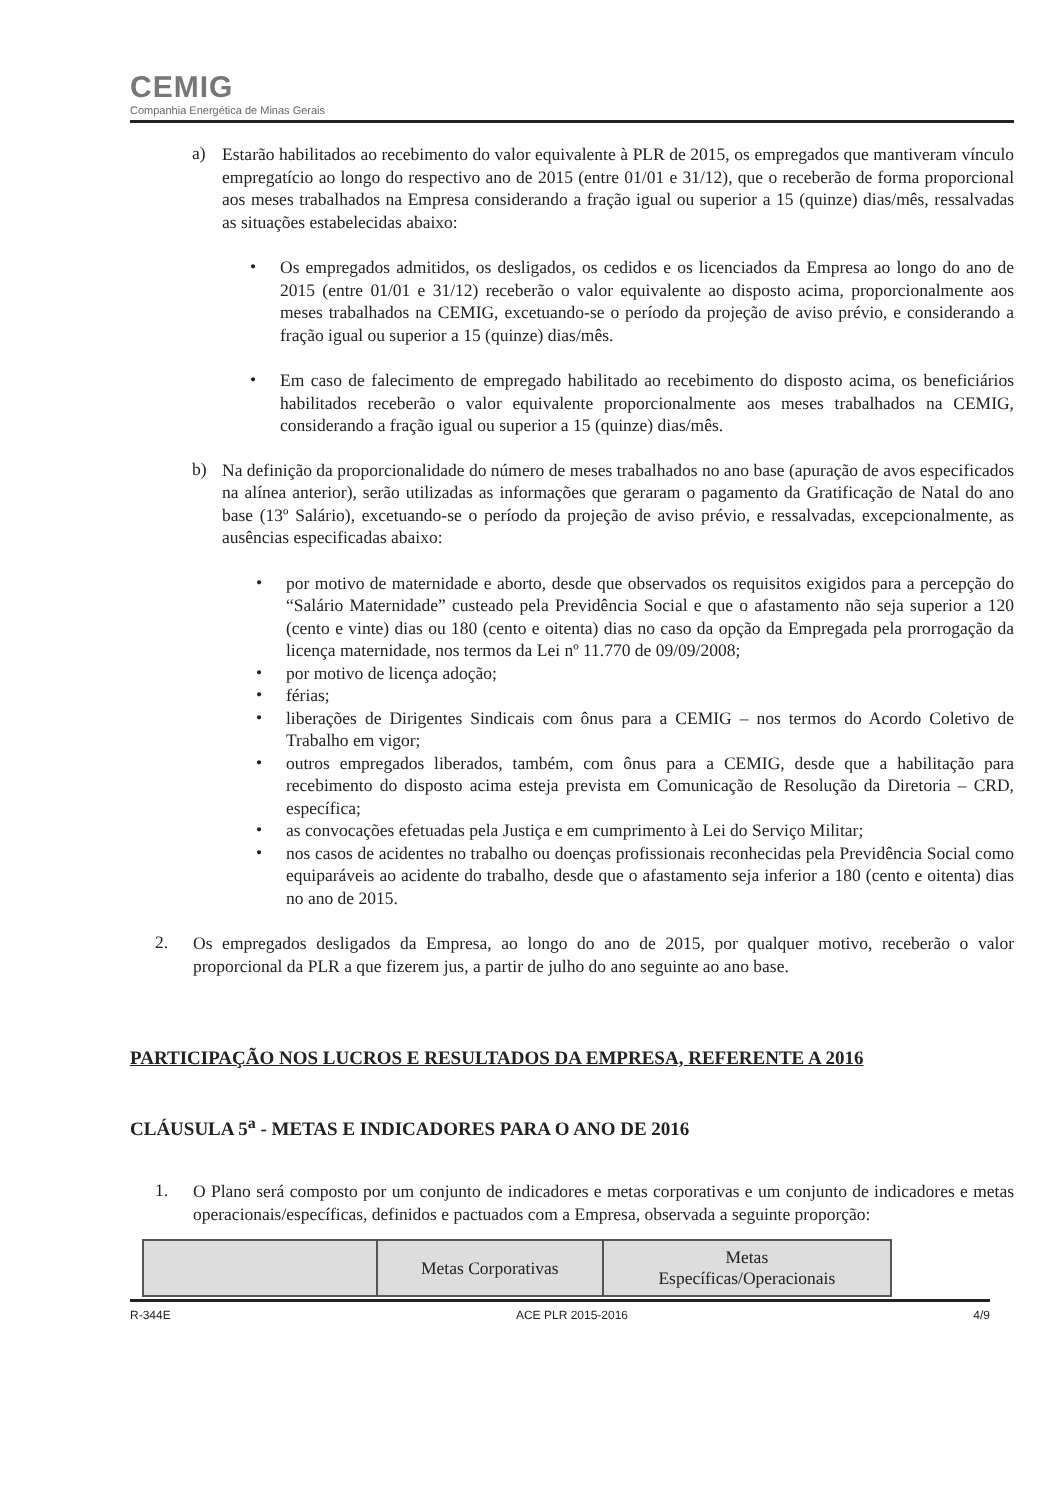CEMIG
Companhia Energética de Minas Gerais
a)
Estarão habilitados ao recebimento do valor equivalente à PLR de 2015, os empregados que mantiveram vínculo empregatício ao longo do respectivo ano de 2015 (entre 01/01 e 31/12), que o receberão de forma proporcional aos meses trabalhados na Empresa considerando a fração igual ou superior a 15 (quinze) dias/mês, ressalvadas as situações estabelecidas abaixo:
•
Os empregados admitidos, os desligados, os cedidos e os licenciados da Empresa ao longo do ano de 2015 (entre 01/01 e 31/12) receberão o valor equivalente ao disposto acima, proporcionalmente aos meses trabalhados na CEMIG, excetuando-se o período da projeção de aviso prévio, e considerando a fração igual ou superior a 15 (quinze) dias/mês.
•
Em caso de falecimento de empregado habilitado ao recebimento do disposto acima, os beneficiários habilitados receberão o valor equivalente proporcionalmente aos meses trabalhados na CEMIG, considerando a fração igual ou superior a 15 (quinze) dias/mês.
b)
Na definição da proporcionalidade do número de meses trabalhados no ano base (apuração de avos especificados na alínea anterior), serão utilizadas as informações que geraram o pagamento da Gratificação de Natal do ano base (13º Salário), excetuando-se o período da projeção de aviso prévio, e ressalvadas, excepcionalmente, as ausências especificadas abaixo:
•
por motivo de maternidade e aborto, desde que observados os requisitos exigidos para a percepção do “Salário Maternidade” custeado pela Previdência Social e que o afastamento não seja superior a 120 (cento e vinte) dias ou 180 (cento e oitenta) dias no caso da opção da Empregada pela prorrogação da licença maternidade, nos termos da Lei nº 11.770 de 09/09/2008;
•
por motivo de licença adoção;
•
férias;
•
liberações de Dirigentes Sindicais com ônus para a CEMIG – nos termos do Acordo Coletivo de Trabalho em vigor;
•
outros empregados liberados, também, com ônus para a CEMIG, desde que a habilitação para recebimento do disposto acima esteja prevista em Comunicação de Resolução da Diretoria – CRD, específica;
•
as convocações efetuadas pela Justiça e em cumprimento à Lei do Serviço Militar;
•
nos casos de acidentes no trabalho ou doenças profissionais reconhecidas pela Previdência Social como equiparáveis ao acidente do trabalho, desde que o afastamento seja inferior a 180 (cento e oitenta) dias no ano de 2015.
2.
Os empregados desligados da Empresa, ao longo do ano de 2015, por qualquer motivo, receberão o valor proporcional da PLR a que fizerem jus, a partir de julho do ano seguinte ao ano base.
PARTICIPAÇÃO NOS LUCROS E RESULTADOS DA EMPRESA, REFERENTE A 2016
CLÁUSULA 5<sup>a</sup> - METAS E INDICADORES PARA O ANO DE 2016
1.
O Plano será composto por um conjunto de indicadores e metas corporativas e um conjunto de indicadores e metas operacionais/específicas, definidos e pactuados com a Empresa, observada a seguinte proporção:
| | Metas Corporativas | Metas Específicas/Operacionais |
R-344E ACE PLR 2015-2016 4/9